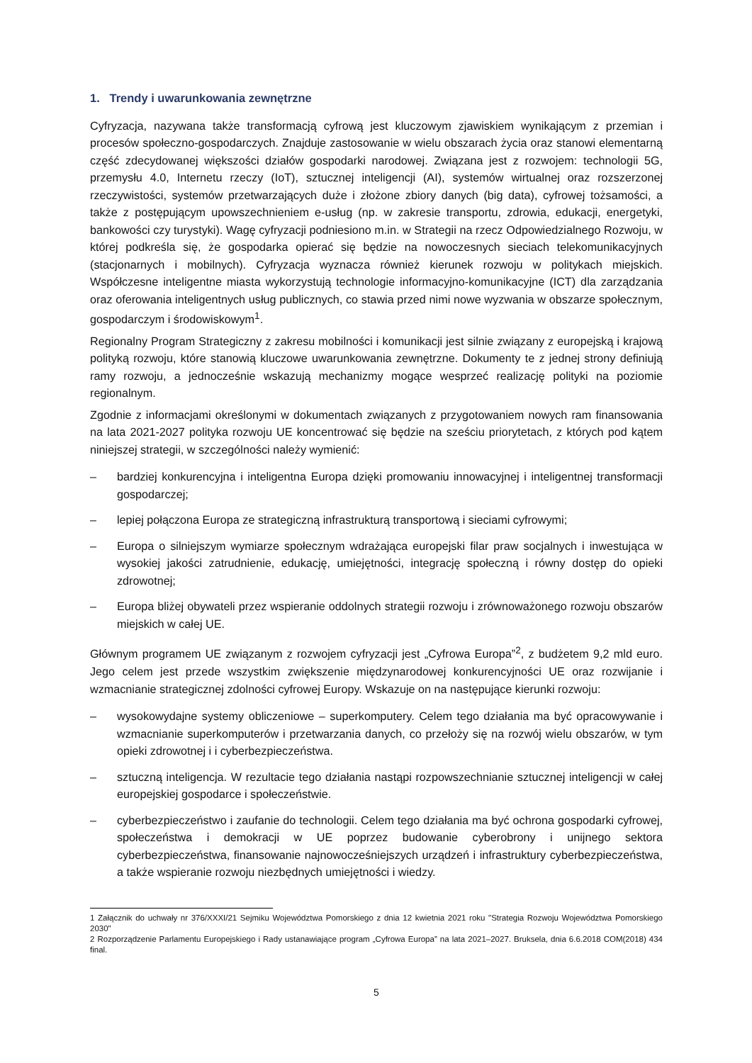1. Trendy i uwarunkowania zewnętrzne
Cyfryzacja, nazywana także transformacją cyfrową jest kluczowym zjawiskiem wynikającym z przemian i procesów społeczno-gospodarczych. Znajduje zastosowanie w wielu obszarach życia oraz stanowi elementarną część zdecydowanej większości działów gospodarki narodowej. Związana jest z rozwojem: technologii 5G, przemysłu 4.0, Internetu rzeczy (IoT), sztucznej inteligencji (AI), systemów wirtualnej oraz rozszerzonej rzeczywistości, systemów przetwarzających duże i złożone zbiory danych (big data), cyfrowej tożsamości, a także z postępującym upowszechnieniem e-usług (np. w zakresie transportu, zdrowia, edukacji, energetyki, bankowości czy turystyki). Wagę cyfryzacji podniesiono m.in. w Strategii na rzecz Odpowiedzialnego Rozwoju, w której podkreśla się, że gospodarka opierać się będzie na nowoczesnych sieciach telekomunikacyjnych (stacjonarnych i mobilnych). Cyfryzacja wyznacza również kierunek rozwoju w politykach miejskich. Współczesne inteligentne miasta wykorzystują technologie informacyjno-komunikacyjne (ICT) dla zarządzania oraz oferowania inteligentnych usług publicznych, co stawia przed nimi nowe wyzwania w obszarze społecznym, gospodarczym i środowiskowym<sup>1</sup>.
Regionalny Program Strategiczny z zakresu mobilności i komunikacji jest silnie związany z europejską i krajową polityką rozwoju, które stanowią kluczowe uwarunkowania zewnętrzne. Dokumenty te z jednej strony definiują ramy rozwoju, a jednocześnie wskazują mechanizmy mogące wesprzeć realizację polityki na poziomie regionalnym.
Zgodnie z informacjami określonymi w dokumentach związanych z przygotowaniem nowych ram finansowania na lata 2021-2027 polityka rozwoju UE koncentrować się będzie na sześciu priorytetach, z których pod kątem niniejszej strategii, w szczególności należy wymienić:
– bardziej konkurencyjna i inteligentna Europa dzięki promowaniu innowacyjnej i inteligentnej transformacji gospodarczej;
– lepiej połączona Europa ze strategiczną infrastrukturą transportową i sieciami cyfrowymi;
– Europa o silniejszym wymiarze społecznym wdrażająca europejski filar praw socjalnych i inwestująca w wysokiej jakości zatrudnienie, edukację, umiejętności, integrację społeczną i równy dostęp do opieki zdrowotnej;
– Europa bliżej obywateli przez wspieranie oddolnych strategii rozwoju i zrównoważonego rozwoju obszarów miejskich w całej UE.
Głównym programem UE związanym z rozwojem cyfryzacji jest „Cyfrowa Europa”<sup>2</sup>, z budżetem 9,2 mld euro. Jego celem jest przede wszystkim zwiększenie międzynarodowej konkurencyjności UE oraz rozwijanie i wzmacnianie strategicznej zdolności cyfrowej Europy. Wskazuje on na następujące kierunki rozwoju:
– wysokowydajne systemy obliczeniowe – superkomputery. Celem tego działania ma być opracowywanie i wzmacnianie superkomputerów i przetwarzania danych, co przełoży się na rozwój wielu obszarów, w tym opieki zdrowotnej i i cyberbezpieczeństwa.
– sztuczną inteligencja. W rezultacie tego działania nastąpi rozpowszechnianie sztucznej inteligencji w całej europejskiej gospodarce i społeczeństwie.
– cyberbezpieczeństwo i zaufanie do technologii. Celem tego działania ma być ochrona gospodarki cyfrowej, społeczeństwa i demokracji w UE poprzez budowanie cyberobrony i unijnego sektora cyberbezpieczeństwa, finansowanie najnowocześniejszych urządzeń i infrastruktury cyberbezpieczeństwa, a także wspieranie rozwoju niezbędnych umiejętności i wiedzy.
1 Załącznik do uchwały nr 376/XXXI/21 Sejmiku Województwa Pomorskiego z dnia 12 kwietnia 2021 roku "Strategia Rozwoju Województwa Pomorskiego 2030"
2 Rozporządzenie Parlamentu Europejskiego i Rady ustanawiające program „Cyfrowa Europa” na lata 2021–2027. Bruksela, dnia 6.6.2018 COM(2018) 434 final.
5